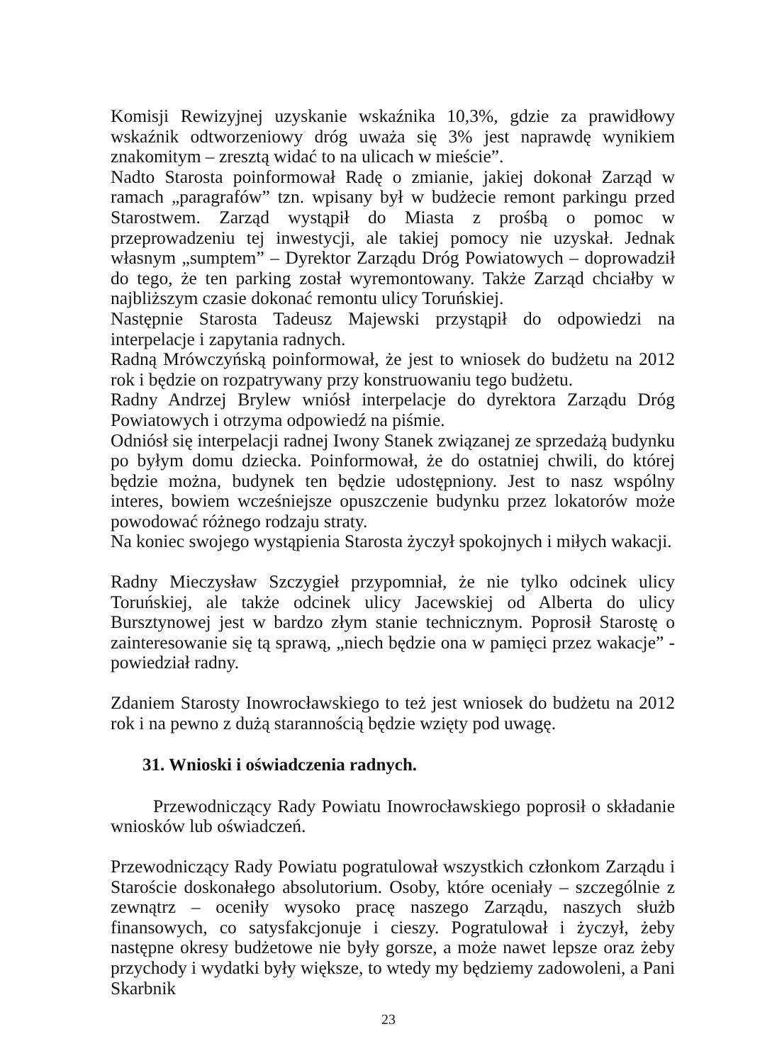Komisji Rewizyjnej uzyskanie wskaźnika 10,3%, gdzie za prawidłowy wskaźnik odtworzeniowy dróg uważa się 3% jest naprawdę wynikiem znakomitym – zresztą widać to na ulicach w mieście”.
Nadto Starosta poinformował Radę o zmianie, jakiej dokonał Zarząd w ramach „paragrafów” tzn. wpisany był w budżecie remont parkingu przed Starostwem. Zarząd wystąpił do Miasta z prośbą o pomoc w przeprowadzeniu tej inwestycji, ale takiej pomocy nie uzyskał. Jednak własnym „sumptem” – Dyrektor Zarządu Dróg Powiatowych – doprowadził do tego, że ten parking został wyremontowany. Także Zarząd chciałby w najbliższym czasie dokonać remontu ulicy Toruńskiej.
Następnie Starosta Tadeusz Majewski przystąpił do odpowiedzi na interpelacje i zapytania radnych.
Radną Mrówczyńską poinformował, że jest to wniosek do budżetu na 2012 rok i będzie on rozpatrywany przy konstruowaniu tego budżetu.
Radny Andrzej Brylew wniósł interpelacje do dyrektora Zarządu Dróg Powiatowych i otrzyma odpowiedź na piśmie.
Odniósł się interpelacji radnej Iwony Stanek związanej ze sprzedażą budynku po byłym domu dziecka. Poinformował, że do ostatniej chwili, do której będzie można, budynek ten będzie udostępniony. Jest to nasz wspólny interes, bowiem wcześniejsze opuszczenie budynku przez lokatorów może powodować różnego rodzaju straty.
Na koniec swojego wystąpienia Starosta życzył spokojnych i miłych wakacji.
Radny Mieczysław Szczygieł przypomniał, że nie tylko odcinek ulicy Toruńskiej, ale także odcinek ulicy Jacewskiej od Alberta do ulicy Bursztynowej jest w bardzo złym stanie technicznym. Poprosił Starostę o zainteresowanie się tą sprawą, „niech będzie ona w pamięci przez wakacje” - powiedział radny.
Zdaniem Starosty Inowrocławskiego to też jest wniosek do budżetu na 2012 rok i na pewno z dużą starannością będzie wzięty pod uwagę.
31. Wnioski i oświadczenia radnych.
Przewodniczący Rady Powiatu Inowrocławskiego poprosił o składanie wniosków lub oświadczeń.
Przewodniczący Rady Powiatu pogratulował wszystkich członkom Zarządu i Staroście doskonałego absolutorium. Osoby, które oceniały – szczególnie z zewnątrz – oceniły wysoko pracę naszego Zarządu, naszych służb finansowych, co satysfakcjonuje i cieszy. Pogratulował i życzył, żeby następne okresy budżetowe nie były gorsze, a może nawet lepsze oraz żeby przychody i wydatki były większe, to wtedy my będziemy zadowoleni, a Pani Skarbnik
23